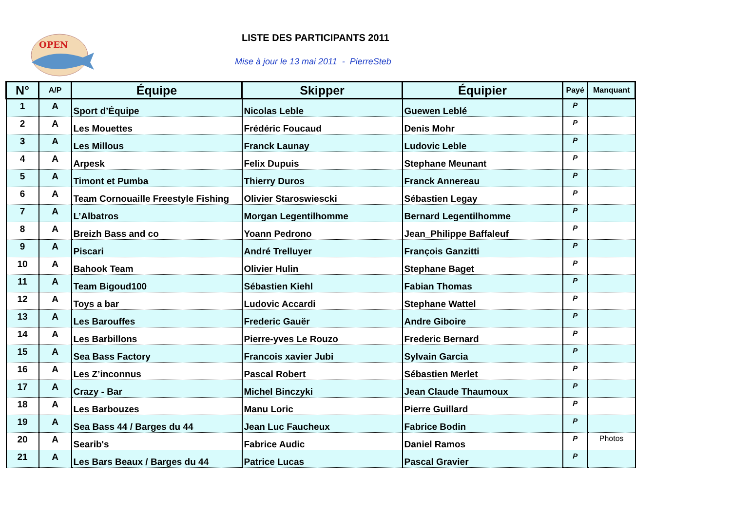OPEN
LISTE DES PARTICIPANTS 2011
Mise à jour le 13 mai 2011 - PierreSteb
| N° | A/P | Équipe | Skipper | Équipier | Payé | Manquant |
| --- | --- | --- | --- | --- | --- | --- |
| 1 | A | Sport d’Équipe | Nicolas Leble | Guewen Leblé | P | |
| 2 | A | Les Mouettes | Frédéric Foucaud | Denis Mohr | P | |
| 3 | A | Les Millous | Franck Launay | Ludovic Leble | P | |
| 4 | A | Arpesk | Felix Dupuis | Stephane Meunant | P | |
| 5 | A | Timont et Pumba | Thierry Duros | Franck Annereau | P | |
| 6 | A | Team Cornouaille Freestyle Fishing | Olivier Staroswiescki | Sébastien Legay | P | |
| 7 | A | L’Albatros | Morgan Legentilhomme | Bernard Legentilhomme | P | |
| 8 | A | Breizh Bass and co | Yoann Pedrono | Jean_Philippe Baffaleuf | P | |
| 9 | A | Piscari | André Trelluyer | François Ganzitti | P | |
| 10 | A | Bahook Team | Olivier Hulin | Stephane Baget | P | |
| 11 | A | Team Bigoud100 | Sébastien Kiehl | Fabian Thomas | P | |
| 12 | A | Toys a bar | Ludovic Accardi | Stephane Wattel | P | |
| 13 | A | Les Barouffes | Frederic Gauër | Andre Giboire | P | |
| 14 | A | Les Barbillons | Pierre-yves Le Rouzo | Frederic Bernard | P | |
| 15 | A | Sea Bass Factory | Francois xavier Jubi | Sylvain Garcia | P | |
| 16 | A | Les Z’inconnus | Pascal Robert | Sébastien Merlet | P | |
| 17 | A | Crazy - Bar | Michel Binczyki | Jean Claude Thaumoux | P | |
| 18 | A | Les Barbouzes | Manu Loric | Pierre Guillard | P | |
| 19 | A | Sea Bass 44 / Barges du 44 | Jean Luc Faucheux | Fabrice Bodin | P | |
| 20 | A | Searib's | Fabrice Audic | Daniel Ramos | P | Photos |
| 21 | A | Les Bars Beaux / Barges du 44 | Patrice Lucas | Pascal Gravier | P | |